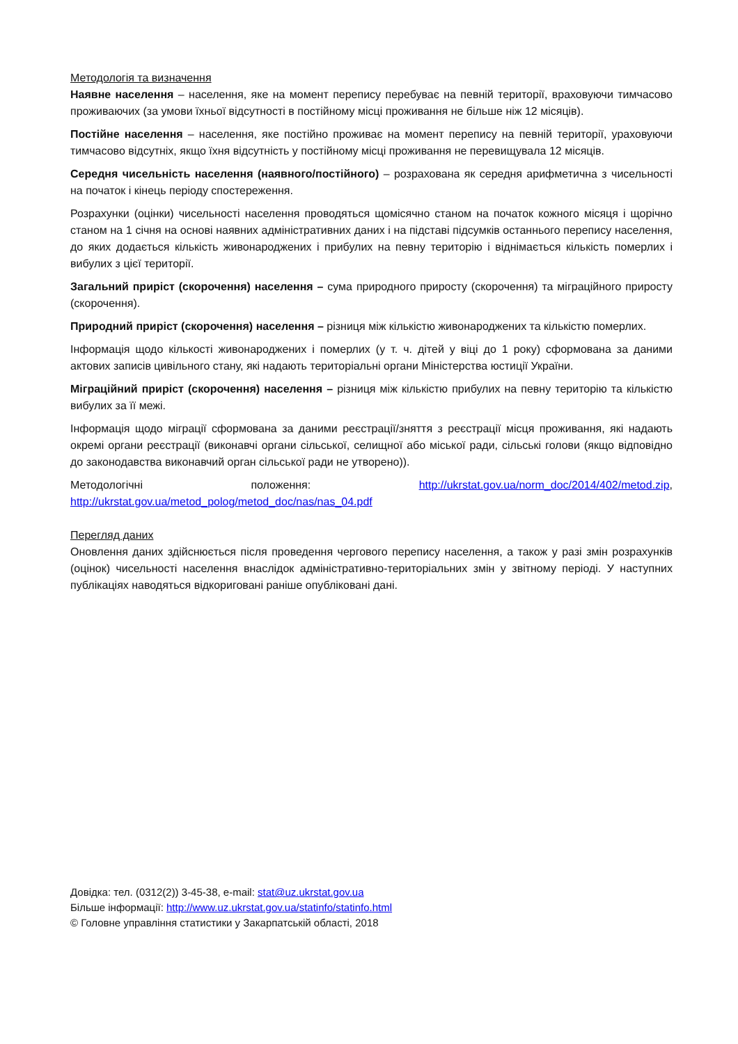Методологія та визначення
Наявне населення – населення, яке на момент перепису перебуває на певній території, враховуючи тимчасово проживаючих (за умови їхньої відсутності в постійному місці проживання не більше ніж 12 місяців).
Постійне населення – населення, яке постійно проживає на момент перепису на певній території, ураховуючи тимчасово відсутніх, якщо їхня відсутність у постійному місці проживання не перевищувала 12 місяців.
Середня чисельність населення (наявного/постійного) – розрахована як середня арифметична з чисельності на початок і кінець періоду спостереження.
Розрахунки (оцінки) чисельності населення проводяться щомісячно станом на початок кожного місяця і щорічно станом на 1 січня на основі наявних адміністративних даних і на підставі підсумків останнього перепису населення, до яких додається кількість живонароджених і прибулих на певну територію і віднімається кількість померлих і вибулих з цієї території.
Загальний приріст (скорочення) населення – сума природного приросту (скорочення) та міграційного приросту (скорочення).
Природний приріст (скорочення) населення – різниця між кількістю живонароджених та кількістю померлих.
Інформація щодо кількості живонароджених і померлих (у т. ч. дітей у віці до 1 року) сформована за даними актових записів цивільного стану, які надають територіальні органи Міністерства юстиції України.
Міграційний приріст (скорочення) населення – різниця між кількістю прибулих на певну територію та кількістю вибулих за її межі.
Інформація щодо міграції сформована за даними реєстрації/зняття з реєстрації місця проживання, які надають окремі органи реєстрації (виконавчі органи сільської, селищної або міської ради, сільські голови (якщо відповідно до законодавства виконавчий орган сільської ради не утворено)).
Методологічні положення: http://ukrstat.gov.ua/norm_doc/2014/402/metod.zip, http://ukrstat.gov.ua/metod_polog/metod_doc/nas/nas_04.pdf
Перегляд даних
Оновлення даних здійснюється після проведення чергового перепису населення, а також у разі змін розрахунків (оцінок) чисельності населення внаслідок адміністративно-територіальних змін у звітному періоді. У наступних публікаціях наводяться відкориговані раніше опубліковані дані.
Довідка: тел. (0312(2)) 3-45-38, e-mail: stat@uz.ukrstat.gov.ua
Більше інформації: http://www.uz.ukrstat.gov.ua/statinfo/statinfo.html
© Головне управління статистики у Закарпатській області, 2018